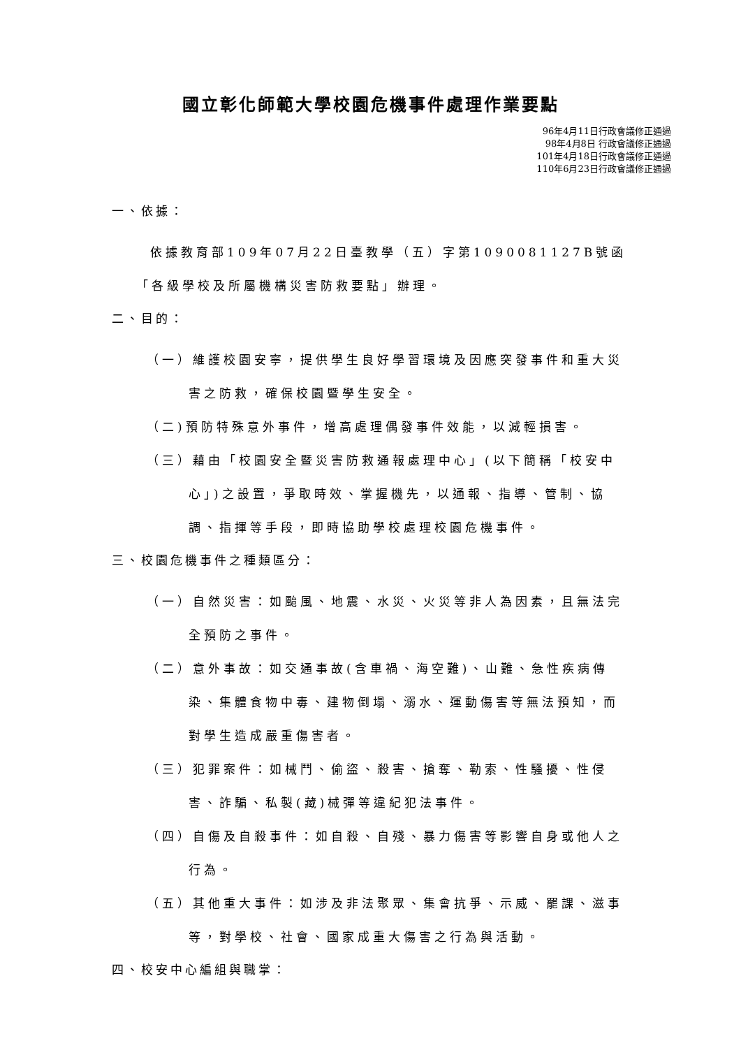國立彰化師範大學校園危機事件處理作業要點
96年4月11日行政會議修正通過
98年4月8日 行政會議修正通過
101年4月18日行政會議修正通過
110年6月23日行政會議修正通過
一、依據：
依據教育部109年07月22日臺教學（五）字第1090081127B號函「各級學校及所屬機構災害防救要點」辦理。
二、目的：
（一）維護校園安寧，提供學生良好學習環境及因應突發事件和重大災害之防救，確保校園暨學生安全。
（二)預防特殊意外事件，增高處理偶發事件效能，以減輕損害。
（三）藉由「校園安全暨災害防救通報處理中心」(以下簡稱「校安中心」)之設置，爭取時效、掌握機先，以通報、指導、管制、協調、指揮等手段，即時協助學校處理校園危機事件。
三、校園危機事件之種類區分：
（一）自然災害：如颱風、地震、水災、火災等非人為因素，且無法完全預防之事件。
（二）意外事故：如交通事故(含車禍、海空難)、山難、急性疾病傳染、集體食物中毒、建物倒塌、溺水、運動傷害等無法預知，而對學生造成嚴重傷害者。
（三）犯罪案件：如械鬥、偷盜、殺害、搶奪、勒索、性騷擾、性侵害、詐騙、私製(藏)械彈等違紀犯法事件。
（四）自傷及自殺事件：如自殺、自殘、暴力傷害等影響自身或他人之行為。
（五）其他重大事件：如涉及非法聚眾、集會抗爭、示威、罷課、滋事等，對學校、社會、國家成重大傷害之行為與活動。
四、校安中心編組與職掌：